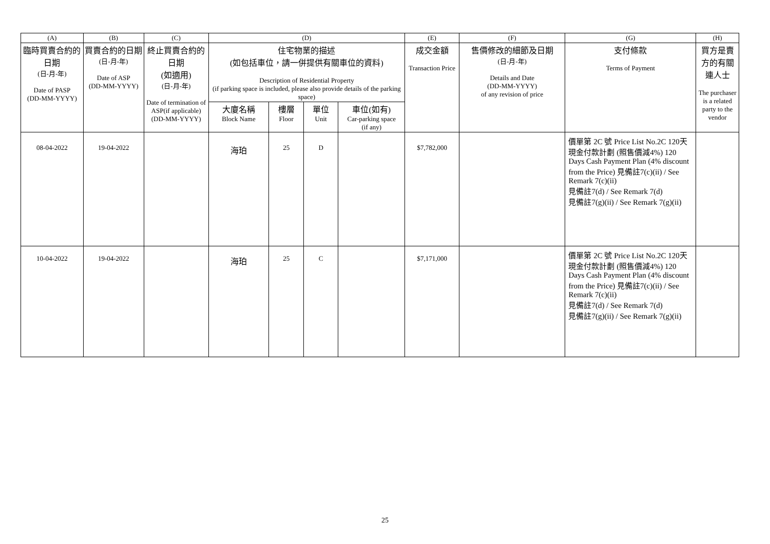| (A) | (B) | (C) | (D) | | | | (E) | (F) | (G) | (H) |
| --- | --- | --- | --- | --- | --- | --- | --- | --- | --- | --- |
| 臨時買賣合約的日期 (日-月-年) Date of PASP (DD-MM-YYYY) | 買賣合約的日期 (日-月-年) Date of ASP (DD-MM-YYYY) | 終止買賣合約的日期 (如適用) (日-月-年) Date of termination of ASP(if applicable) (DD-MM-YYYY) | 住宅物業的描述 (如包括車位，請一併提供有關車位的資料) Description of Residential Property (if parking space is included, please also provide details of the parking space) | | | | 成交金額 Transaction Price | 售價修改的細節及日期 (日-月-年) Details and Date (DD-MM-YYYY) of any revision of price | 支付條款 Terms of Payment | 買方是賣方的有關連人士 The purchaser is a related party to the vendor |
| | | | 大廈名稱 Block Name | 樓層 Floor | 單位 Unit | 車位(如有) Car-parking space (if any) | | | | |
| 08-04-2022 | 19-04-2022 | | 海珀 | 25 | D | | $7,782,000 | | 價單第 2C 號 Price List No.2C 120天現金付款計劃 (照售價減4%) 120 Days Cash Payment Plan (4% discount from the Price) 見備註7(c)(ii) / See Remark 7(c)(ii) 見備註7(d) / See Remark 7(d) 見備註7(g)(ii) / See Remark 7(g)(ii) | |
| 10-04-2022 | 19-04-2022 | | 海珀 | 25 | C | | $7,171,000 | | 價單第 2C 號 Price List No.2C 120天現金付款計劃 (照售價減4%) 120 Days Cash Payment Plan (4% discount from the Price) 見備註7(c)(ii) / See Remark 7(c)(ii) 見備註7(d) / See Remark 7(d) 見備註7(g)(ii) / See Remark 7(g)(ii) | |
25